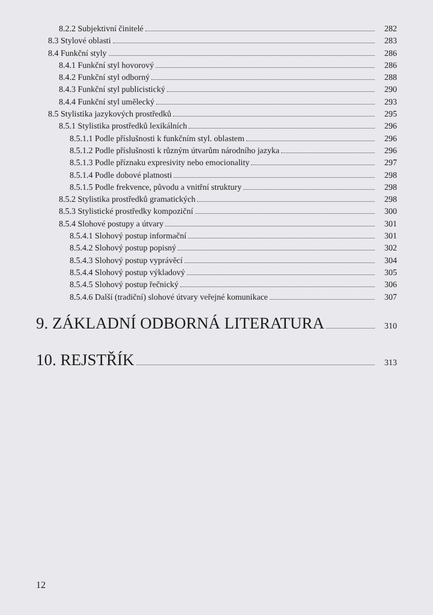8.2.2 Subjektivní činitelé 282
8.3 Stylové oblasti 283
8.4 Funkční styly 286
8.4.1 Funkční styl hovorový 286
8.4.2 Funkční styl odborný 288
8.4.3 Funkční styl publicistický 290
8.4.4 Funkční styl umělecký 293
8.5 Stylistika jazykových prostředků 295
8.5.1 Stylistika prostředků lexikálních 296
8.5.1.1 Podle příslušnosti k funkčním styl. oblastem 296
8.5.1.2 Podle příslušnosti k různým útvarům národního jazyka 296
8.5.1.3 Podle příznaku expresivity nebo emocionality 297
8.5.1.4 Podle dobové platnosti 298
8.5.1.5 Podle frekvence, původu a vnitřní struktury 298
8.5.2 Stylistika prostředků gramatických 298
8.5.3 Stylistické prostředky kompoziční 300
8.5.4 Slohové postupy a útvary 301
8.5.4.1 Slohový postup informační 301
8.5.4.2 Slohový postup popisný 302
8.5.4.3 Slohový postup vyprávěcí 304
8.5.4.4 Slohový postup výkladový 305
8.5.4.5 Slohový postup řečnický 306
8.5.4.6 Další (tradiční) slohové útvary veřejné komunikace 307
9. ZÁKLADNÍ ODBORNÁ LITERATURA 310
10. REJSTŘÍK 313
12